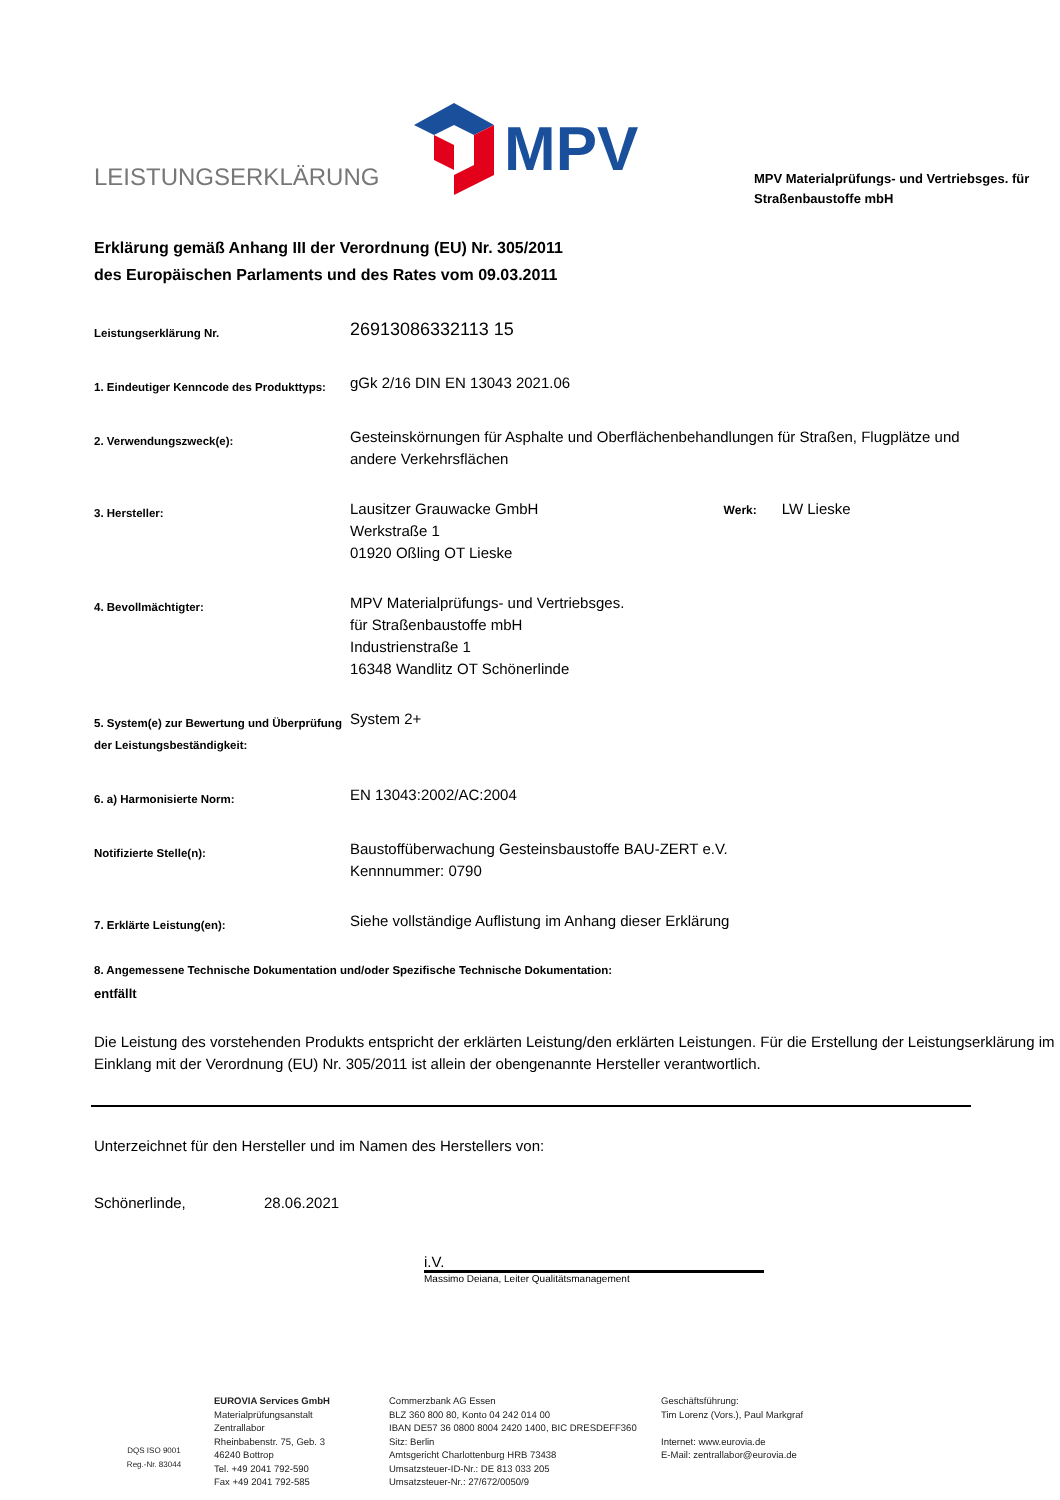LEISTUNGSERKLÄRUNG
MPV
MPV Materialprüfungs- und Vertriebsges. für Straßenbaustoffe mbH
Erklärung gemäß Anhang III der Verordnung (EU) Nr. 305/2011
des Europäischen Parlaments und des Rates vom 09.03.2011
| Leistungserklärung Nr. | 26913086332113 15 | |
| 1. Eindeutiger Kenncode des Produkttyps: | gGk 2/16 DIN EN 13043 2021.06 | |
| 2. Verwendungszweck(e): | Gesteinskörnungen für Asphalte und Oberflächenbehandlungen für Straßen, Flugplätze und andere Verkehrsflächen | |
| 3. Hersteller: | Lausitzer Grauwacke GmbH Werkstraße 1 01920 Oßling OT Lieske | Werk: LW Lieske |
| 4. Bevollmächtigter: | MPV Materialprüfungs- und Vertriebsges. für Straßenbaustoffe mbH Industrienstraße 1 16348 Wandlitz OT Schönerlinde | |
| 5. System(e) zur Bewertung und Überprüfung der Leistungsbeständigkeit: | System 2+ | |
| 6. a) Harmonisierte Norm: | EN 13043:2002/AC:2004 | |
| Notifizierte Stelle(n): | Baustoffüberwachung Gesteinsbaustoffe BAU-ZERT e.V. Kennnummer: 0790 | |
| 7. Erklärte Leistung(en): | Siehe vollständige Auflistung im Anhang dieser Erklärung | |
8. Angemessene Technische Dokumentation und/oder Spezifische Technische Dokumentation:
entfällt
Die Leistung des vorstehenden Produkts entspricht der erklärten Leistung/den erklärten Leistungen. Für die Erstellung der Leistungserklärung im Einklang mit der Verordnung (EU) Nr. 305/2011 ist allein der obengenannte Hersteller verantwortlich.
Unterzeichnet für den Hersteller und im Namen des Herstellers von:
Schönerlinde, 28.06.2021 i.V.
Massimo Deiana, Leiter Qualitätsmanagement
DQS ISO 9001
Reg.-Nr. 83044
EUROVIA Services GmbH
Materialprüfungsanstalt
Zentrallabor
Rheinbabenstr. 75, Geb. 3
46240 Bottrop
Tel. +49 2041 792-590
Fax +49 2041 792-585
Commerzbank AG Essen
BLZ 360 800 80, Konto 04 242 014 00
IBAN DE57 36 0800 8004 2420 1400, BIC DRESDEFF360
Sitz: Berlin
Amtsgericht Charlottenburg HRB 73438
Umsatzsteuer-ID-Nr.: DE 813 033 205
Umsatzsteuer-Nr.: 27/672/0050/9
Geschäftsführung:
Tim Lorenz (Vors.), Paul Markgraf
Internet: www.eurovia.de
E-Mail: zentrallabor@eurovia.de